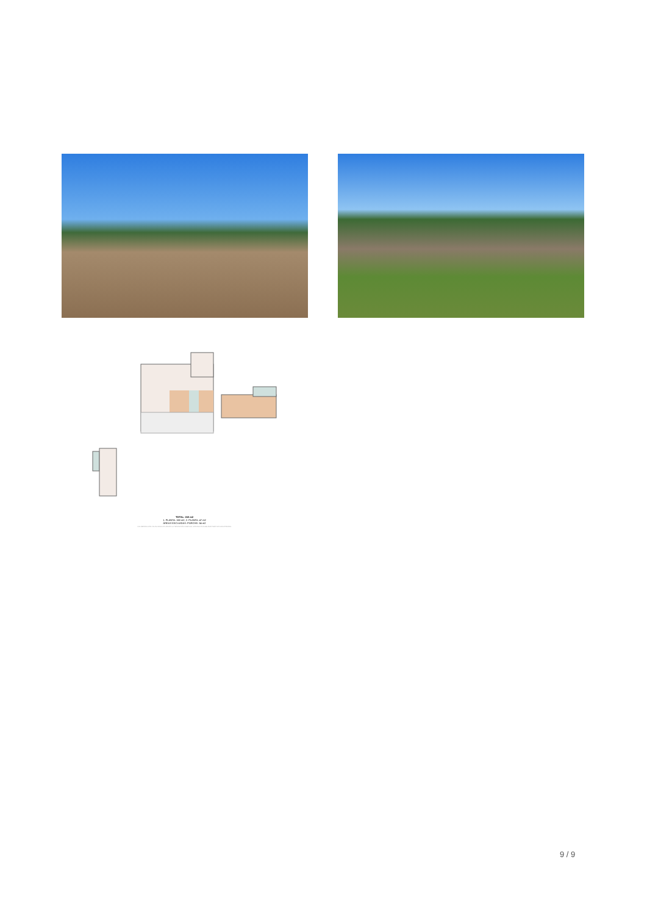TOTAL: 210 m2
1. PLANTA: 163 m2, 2. PLANTA: 47 m2
ÁREAS EXCLUIDAS: PORCHE: 54 m2
LAS MEDIDAS SON CALCULADAS UTILIZANDO LA TECNOLOGÍA CUBICASA, SON DE ALTA FIABILIDAD PERO NO GARANTIZADAS.
9 / 9